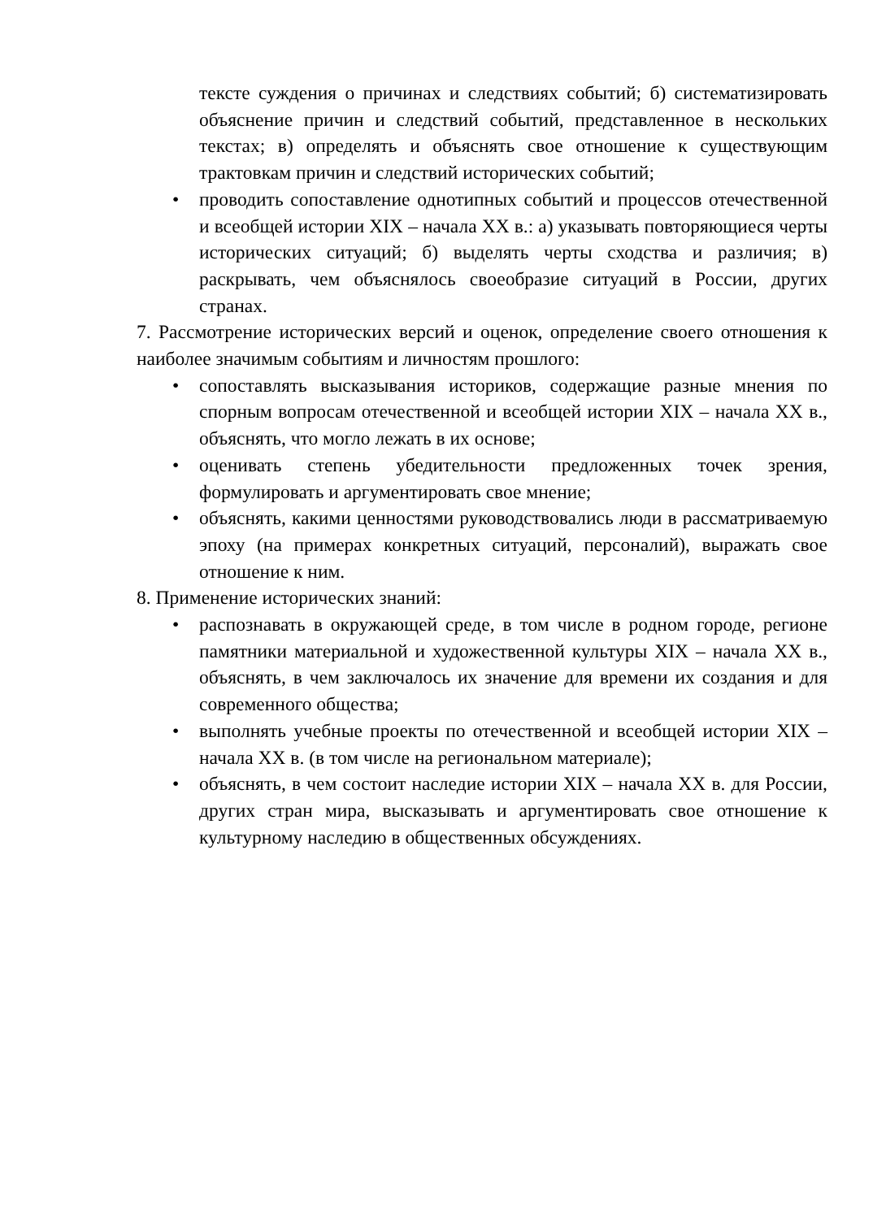тексте суждения о причинах и следствиях событий; б) систематизировать объяснение причин и следствий событий, представленное в нескольких текстах; в) определять и объяснять свое отношение к существующим трактовкам причин и следствий исторических событий;
• проводить сопоставление однотипных событий и процессов отечественной и всеобщей истории XIX – начала XX в.: а) указывать повторяющиеся черты исторических ситуаций; б) выделять черты сходства и различия; в) раскрывать, чем объяснялось своеобразие ситуаций в России, других странах.
7. Рассмотрение исторических версий и оценок, определение своего отношения к наиболее значимым событиям и личностям прошлого:
• сопоставлять высказывания историков, содержащие разные мнения по спорным вопросам отечественной и всеобщей истории XIX – начала XX в., объяснять, что могло лежать в их основе;
• оценивать степень убедительности предложенных точек зрения, формулировать и аргументировать свое мнение;
• объяснять, какими ценностями руководствовались люди в рассматриваемую эпоху (на примерах конкретных ситуаций, персоналий), выражать свое отношение к ним.
8. Применение исторических знаний:
• распознавать в окружающей среде, в том числе в родном городе, регионе памятники материальной и художественной культуры XIX – начала XX в., объяснять, в чем заключалось их значение для времени их создания и для современного общества;
• выполнять учебные проекты по отечественной и всеобщей истории XIX – начала XX в. (в том числе на региональном материале);
• объяснять, в чем состоит наследие истории XIX – начала XX в. для России, других стран мира, высказывать и аргументировать свое отношение к культурному наследию в общественных обсуждениях.